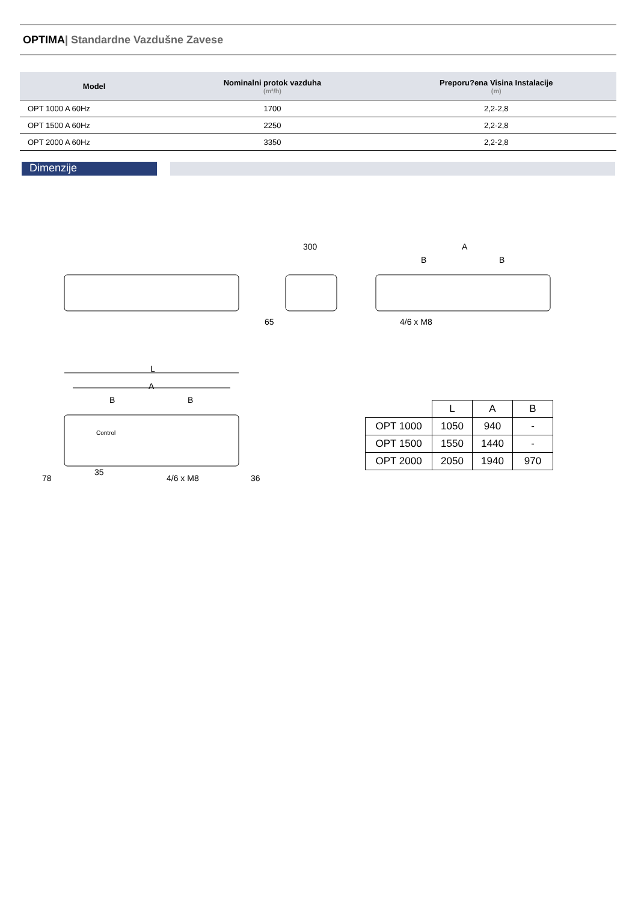OPTIMA| Standardne Vazdušne Zavese
| Model | Nominalni protok vazduha (m³/h) | Preporu?ena Visina Instalacije (m) |
| --- | --- | --- |
| OPT 1000 A 60Hz | 1700 | 2,2-2,8 |
| OPT 1500 A 60Hz | 2250 | 2,2-2,8 |
| OPT 2000 A 60Hz | 3350 | 2,2-2,8 |
Dimenzije
300
A
B
B
65
4/6 x M8
L
A
B
B
Control
35
78
4/6 x M8
36
| | L | A | B |
| OPT 1000 | 1050 | 940 | - |
| OPT 1500 | 1550 | 1440 | - |
| OPT 2000 | 2050 | 1940 | 970 |